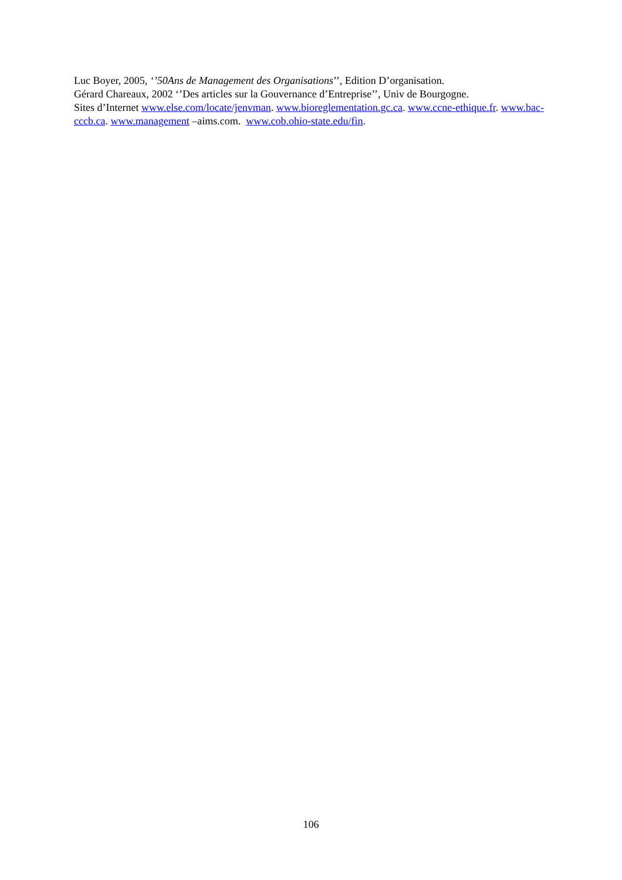Luc Boyer, 2005, ‘’50Ans de Management des Organisations’’, Edition D’organisation.
Gérard Chareaux, 2002 ‘’Des articles sur la Gouvernance d’Entreprise’’, Univ de Bourgogne.
Sites d’Internet www.else.com/locate/jenvman. www.bioreglementation.gc.ca. www.ccne-ethique.fr. www.bac-cccb.ca. www.management –aims.com. www.cob.ohio-state.edu/fin.
106